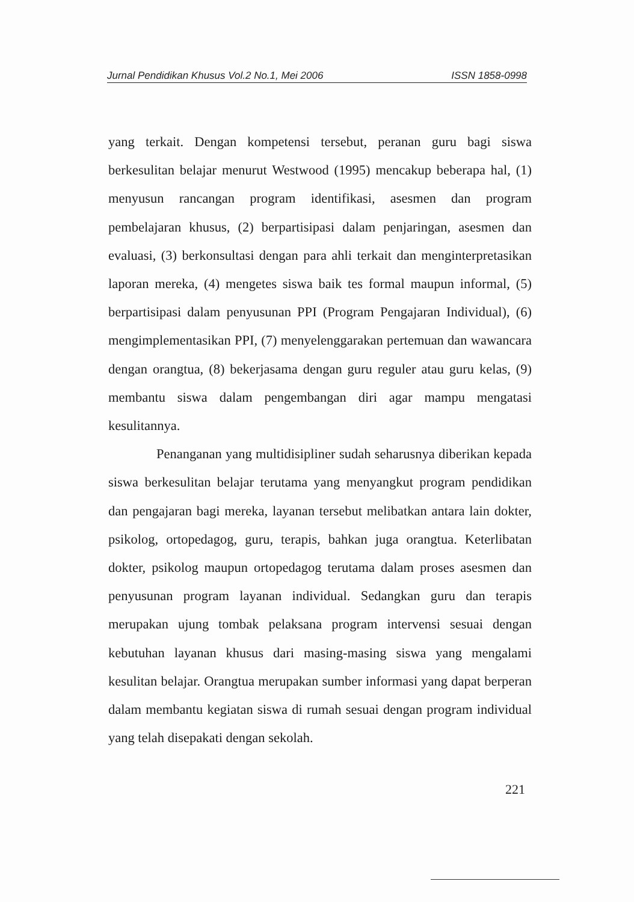Jurnal Pendidikan Khusus Vol.2 No.1, Mei 2006 ISSN 1858-0998
yang terkait. Dengan kompetensi tersebut, peranan guru bagi siswa berkesulitan belajar menurut Westwood (1995) mencakup beberapa hal, (1) menyusun rancangan program identifikasi, asesmen dan program pembelajaran khusus, (2) berpartisipasi dalam penjaringan, asesmen dan evaluasi, (3) berkonsultasi dengan para ahli terkait dan menginterpretasikan laporan mereka, (4) mengetes siswa baik tes formal maupun informal, (5) berpartisipasi dalam penyusunan PPI (Program Pengajaran Individual), (6) mengimplementasikan PPI, (7) menyelenggarakan pertemuan dan wawancara dengan orangtua, (8) bekerjasama dengan guru reguler atau guru kelas, (9) membantu siswa dalam pengembangan diri agar mampu mengatasi kesulitannya.
Penanganan yang multidisipliner sudah seharusnya diberikan kepada siswa berkesulitan belajar terutama yang menyangkut program pendidikan dan pengajaran bagi mereka, layanan tersebut melibatkan antara lain dokter, psikolog, ortopedagog, guru, terapis, bahkan juga orangtua. Keterlibatan dokter, psikolog maupun ortopedagog terutama dalam proses asesmen dan penyusunan program layanan individual. Sedangkan guru dan terapis merupakan ujung tombak pelaksana program intervensi sesuai dengan kebutuhan layanan khusus dari masing-masing siswa yang mengalami kesulitan belajar. Orangtua merupakan sumber informasi yang dapat berperan dalam membantu kegiatan siswa di rumah sesuai dengan program individual yang telah disepakati dengan sekolah.
221